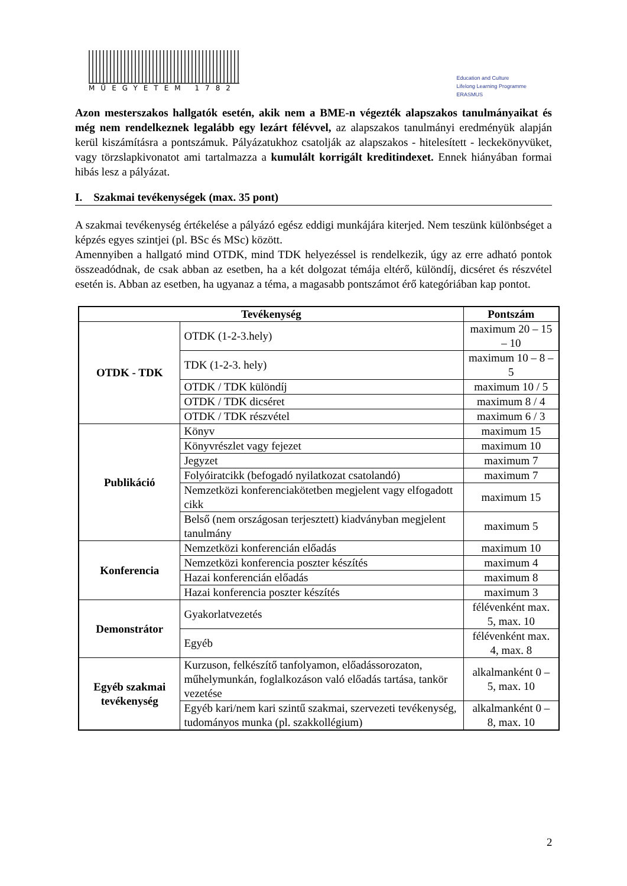MŰEGYETEM 1782
Education and Culture
Lifelong Learning Programme
ERASMUS
Azon mesterszakos hallgatók esetén, akik nem a BME-n végezték alapszakos tanulmányaikat és még nem rendelkeznek legalább egy lezárt félévvel, az alapszakos tanulmányi eredményük alapján kerül kiszámításra a pontszámuk. Pályázatukhoz csatolják az alapszakos - hitelesített - leckekönyvüket, vagy törzslapkivonatot ami tartalmazza a kumulált korrigált kreditindexet. Ennek hiányában formai hibás lesz a pályázat.
I. Szakmai tevékenységek (max. 35 pont)
A szakmai tevékenység értékelése a pályázó egész eddigi munkájára kiterjed. Nem teszünk különbséget a képzés egyes szintjei (pl. BSc és MSc) között.
Amennyiben a hallgató mind OTDK, mind TDK helyezéssel is rendelkezik, úgy az erre adható pontok összeadódnak, de csak abban az esetben, ha a két dolgozat témája eltérő, különdíj, dicséret és részvétel esetén is. Abban az esetben, ha ugyanaz a téma, a magasabb pontszámot érő kategóriában kap pontot.
| Tevékenység | | Pontszám |
| --- | --- | --- |
| OTDK - TDK | OTDK (1-2-3.hely) | maximum 20 – 15 – 10 |
| | TDK (1-2-3. hely) | maximum 10 – 8 – 5 |
| | OTDK / TDK különdíj | maximum 10 / 5 |
| | OTDK / TDK dicséret | maximum 8 / 4 |
| | OTDK / TDK részvétel | maximum 6 / 3 |
| Publikáció | Könyv | maximum 15 |
| | Könyvrészlet vagy fejezet | maximum 10 |
| | Jegyzet | maximum 7 |
| | Folyóiratcikk (befogadó nyilatkozat csatolandó) | maximum 7 |
| | Nemzetközi konferenciakötetben megjelent vagy elfogadott cikk | maximum 15 |
| | Belső (nem országosan terjesztett) kiadványban megjelent tanulmány | maximum 5 |
| Konferencia | Nemzetközi konferencián előadás | maximum 10 |
| | Nemzetközi konferencia poszter készítés | maximum 4 |
| | Hazai konferencián előadás | maximum 8 |
| | Hazai konferencia poszter készítés | maximum 3 |
| Demonstrátor | Gyakorlatvezetés | félévenként max. 5, max. 10 |
| | Egyéb | félévenként max. 4, max. 8 |
| Egyéb szakmai tevékenység | Kurzuson, felkészítő tanfolyamon, előadássorozaton, műhelymunkán, foglalkozáson való előadás tartása, tankör vezetése | alkalmanként 0 – 5, max. 10 |
| | Egyéb kari/nem kari szintű szakmai, szervezeti tevékenység, tudományos munka (pl. szakkollégium) | alkalmanként 0 – 8, max. 10 |
2